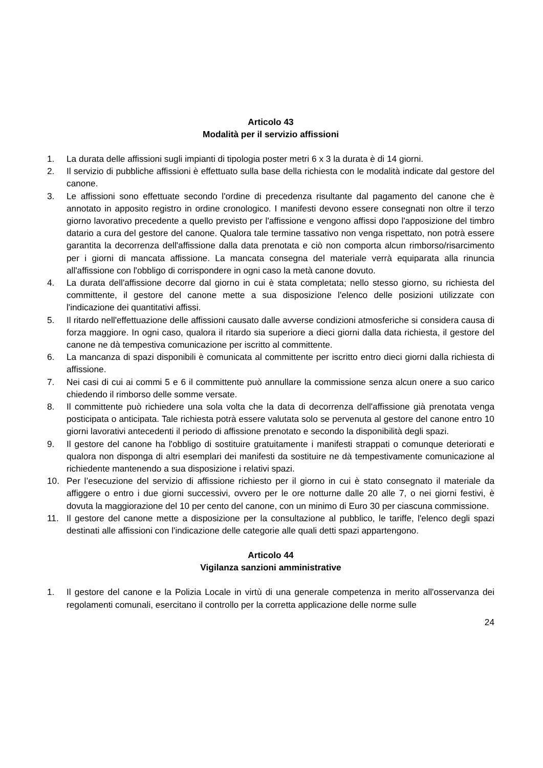Articolo 43
Modalità per il servizio affissioni
1. La durata delle affissioni sugli impianti di tipologia poster metri 6 x 3 la durata è di 14 giorni.
2. Il servizio di pubbliche affissioni è effettuato sulla base della richiesta con le modalità indicate dal gestore del canone.
3. Le affissioni sono effettuate secondo l'ordine di precedenza risultante dal pagamento del canone che è annotato in apposito registro in ordine cronologico. I manifesti devono essere consegnati non oltre il terzo giorno lavorativo precedente a quello previsto per l'affissione e vengono affissi dopo l'apposizione del timbro datario a cura del gestore del canone. Qualora tale termine tassativo non venga rispettato, non potrà essere garantita la decorrenza dell'affissione dalla data prenotata e ciò non comporta alcun rimborso/risarcimento per i giorni di mancata affissione. La mancata consegna del materiale verrà equiparata alla rinuncia all'affissione con l'obbligo di corrispondere in ogni caso la metà canone dovuto.
4. La durata dell'affissione decorre dal giorno in cui è stata completata; nello stesso giorno, su richiesta del committente, il gestore del canone mette a sua disposizione l'elenco delle posizioni utilizzate con l'indicazione dei quantitativi affissi.
5. Il ritardo nell'effettuazione delle affissioni causato dalle avverse condizioni atmosferiche si considera causa di forza maggiore. In ogni caso, qualora il ritardo sia superiore a dieci giorni dalla data richiesta, il gestore del canone ne dà tempestiva comunicazione per iscritto al committente.
6. La mancanza di spazi disponibili è comunicata al committente per iscritto entro dieci giorni dalla richiesta di affissione.
7. Nei casi di cui ai commi 5 e 6 il committente può annullare la commissione senza alcun onere a suo carico chiedendo il rimborso delle somme versate.
8. Il committente può richiedere una sola volta che la data di decorrenza dell'affissione già prenotata venga posticipata o anticipata. Tale richiesta potrà essere valutata solo se pervenuta al gestore del canone entro 10 giorni lavorativi antecedenti il periodo di affissione prenotato e secondo la disponibilità degli spazi.
9. Il gestore del canone ha l'obbligo di sostituire gratuitamente i manifesti strappati o comunque deteriorati e qualora non disponga di altri esemplari dei manifesti da sostituire ne dà tempestivamente comunicazione al richiedente mantenendo a sua disposizione i relativi spazi.
10. Per l’esecuzione del servizio di affissione richiesto per il giorno in cui è stato consegnato il materiale da affiggere o entro i due giorni successivi, ovvero per le ore notturne dalle 20 alle 7, o nei giorni festivi, è dovuta la maggiorazione del 10 per cento del canone, con un minimo di Euro 30 per ciascuna commissione.
11. Il gestore del canone mette a disposizione per la consultazione al pubblico, le tariffe, l'elenco degli spazi destinati alle affissioni con l'indicazione delle categorie alle quali detti spazi appartengono.
Articolo 44
Vigilanza sanzioni amministrative
1. Il gestore del canone e la Polizia Locale in virtù di una generale competenza in merito all'osservanza dei regolamenti comunali, esercitano il controllo per la corretta applicazione delle norme sulle
24